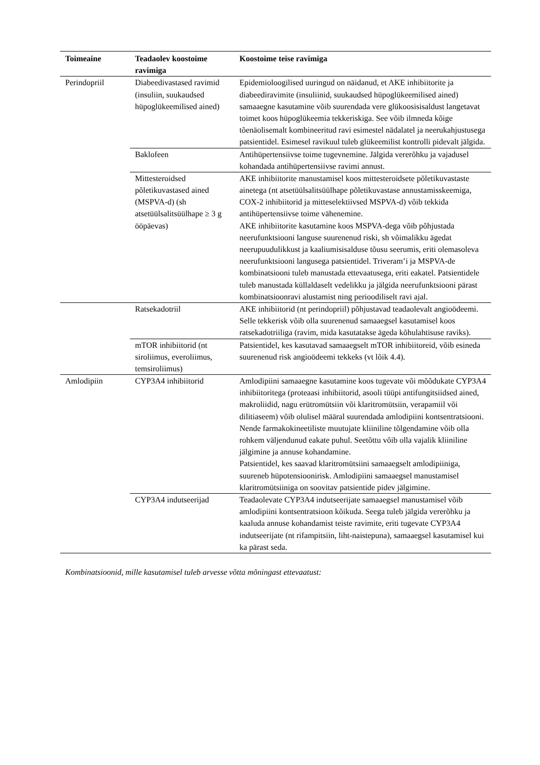| Toimeaine | Teadaolev koostoime ravimiga | Koostoime teise ravimiga |
| --- | --- | --- |
| Perindopriil | Diabeedivastased ravimid (insuliin, suukaudsed hüpoglükeemilised ained) | Epidemioloogilised uuringud on näidanud, et AKE inhibiitorite ja diabeediravimite (insuliinid, suukaudsed hüpoglükeemilised ained) samaaegne kasutamine võib suurendada vere glükoosisisaldust langetavat toimet koos hüpoglükeemia tekkeriskiga. See võib ilmneda kõige tõenäolisemalt kombineeritud ravi esimestel nädalatel ja neerukahjustusega patsientidel. Esimesel ravikuul tuleb glükeemilist kontrolli pidevalt jälgida. |
| | Baklofeen | Antihüpertensiivse toime tugevnemine. Jälgida vererõhku ja vajadusel kohandada antihüpertensiivse ravimi annust. |
| | Mittesteroidsed põletikuvastased ained (MSPVA-d) (sh atsetüülsalitsüülhape ≥ 3 g ööpäevas) | AKE inhibiitorite manustamisel koos mittesteroidsete põletikuvastaste ainetega (nt atsetüülsalitsüülhape põletikuvastase annustamisskeemiga, COX-2 inhibiitorid ja mitteselektiivsed MSPVA-d) võib tekkida antihüpertensiivse toime vähenemine. AKE inhibiitorite kasutamine koos MSPVA-dega võib põhjustada neerufunktsiooni languse suurenenud riski, sh võimalikku ägedat neerupuudulikkust ja kaaliumisisalduse tõusu seerumis, eriti olemasoleva neerufunktsiooni langusega patsientidel. Triveram’i ja MSPVA-de kombinatsiooni tuleb manustada ettevaatusega, eriti eakatel. Patsientidele tuleb manustada küllaldaselt vedelikku ja jälgida neerufunktsiooni pärast kombinatsioonravi alustamist ning perioodiliselt ravi ajal. |
| | Ratsekadotriil | AKE inhibiitorid (nt perindopriil) põhjustavad teadaolevalt angioödeemi. Selle tekkerisk võib olla suurenenud samaaegsel kasutamisel koos ratsekadotriiliga (ravim, mida kasutatakse ägeda kõhulahtisuse raviks). |
| | mTOR inhibiitorid (nt siroliimus, everoliimus, temsiroliimus) | Patsientidel, kes kasutavad samaaegselt mTOR inhibiitoreid, võib esineda suurenenud risk angioödeemi tekkeks (vt lõik 4.4). |
| Amlodipiin | CYP3A4 inhibiitorid | Amlodipiini samaaegne kasutamine koos tugevate või mõõdukate CYP3A4 inhibiitoritega (proteaasi inhibiitorid, asooli tüüpi antifungitsiidsed ained, makroliidid, nagu erütromütsiin või klaritromütsiin, verapamiil või dilitiaseem) võib olulisel määral suurendada amlodipiini kontsentratsiooni. Nende farmakokineetiliste muutujate kliiniline tõlgendamine võib olla rohkem väljendunud eakate puhul. Seetõttu võib olla vajalik kliiniline jälgimine ja annuse kohandamine. Patsientidel, kes saavad klaritromütsiini samaaegselt amlodipiiniga, suureneb hüpotensioonirisk. Amlodipiini samaaegsel manustamisel klaritromütsiiniga on soovitav patsientide pidev jälgimine. |
| | CYP3A4 indutseerijad | Teadaolevate CYP3A4 indutseerijate samaaegsel manustamisel võib amlodipiini kontsentratsioon kõikuda. Seega tuleb jälgida vererõhku ja kaaluda annuse kohandamist teiste ravimite, eriti tugevate CYP3A4 indutseerijate (nt rifampitsiin, liht-naistepuna), samaaegsel kasutamisel kui ka pärast seda. |
Kombinatsioonid, mille kasutamisel tuleb arvesse võtta mõningast ettevaatust: